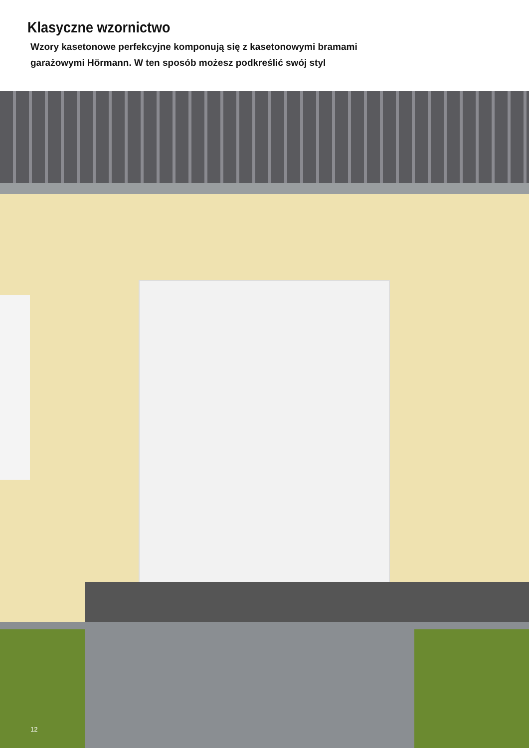Klasyczne wzornictwo
Wzory kasetonowe perfekcyjne komponują się z kasetonowymi bramami
garażowymi Hörmann. W ten sposób możesz podkreślić swój styl
12